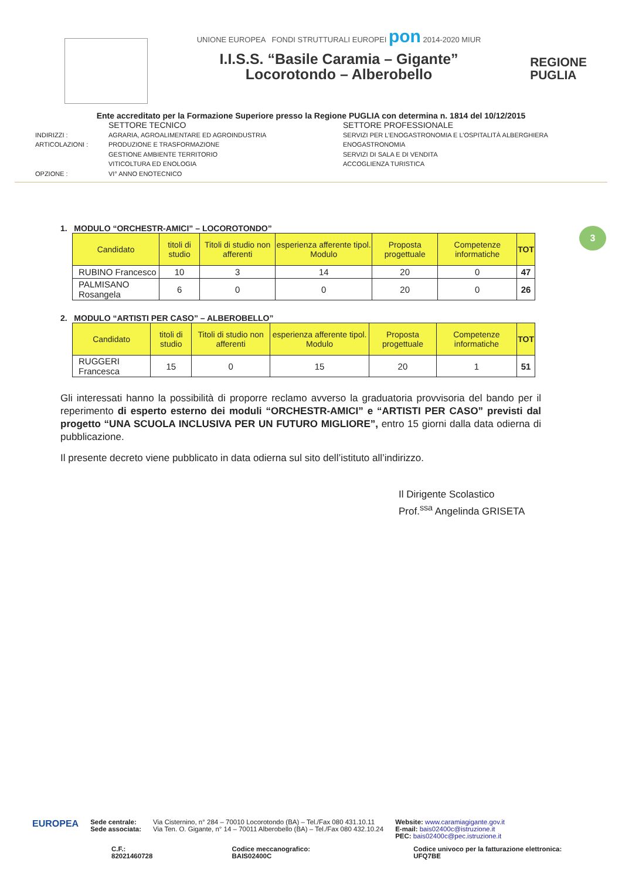UNIONE EUROPEA FONDI STRUTTURALI EUROPEI pon 2014-2020 MIUR
I.I.S.S. “Basile Caramia – Gigante”
Locorotondo – Alberobello
REGIONE
PUGLIA
Ente accreditato per la Formazione Superiore presso la Regione PUGLIA con determina n. 1814 del 10/12/2015
SETTORE TECNICO SETTORE PROFESSIONALE INDIRIZZI : AGRARIA, AGROALIMENTARE ED AGROINDUSTRIA SERVIZI PER L’ENOGASTRONOMIA E L’OSPITALITÀ ALBERGHIERA ARTICOLAZIONI : PRODUZIONE E TRASFORMAZIONE ENOGASTRONOMIA GESTIONE AMBIENTE TERRITORIO SERVIZI DI SALA E DI VENDITA VITICOLTURA ED ENOLOGIA ACCOGLIENZA TURISTICA OPZIONE : VI° ANNO ENOTECNICO
3
1. MODULO “ORCHESTR-AMICI” – LOCOROTONDO”
| Candidato | titoli di studio | Titoli di studio non afferenti | esperienza afferente tipol. Modulo | Proposta progettuale | Competenze informatiche | TOT |
| --- | --- | --- | --- | --- | --- | --- |
| RUBINO Francesco | 10 | 3 | 14 | 20 | 0 | 47 |
| PALMISANO Rosangela | 6 | 0 | 0 | 20 | 0 | 26 |
2. MODULO “ARTISTI PER CASO” – ALBEROBELLO”
| Candidato | titoli di studio | Titoli di studio non afferenti | esperienza afferente tipol. Modulo | Proposta progettuale | Competenze informatiche | TOT |
| --- | --- | --- | --- | --- | --- | --- |
| RUGGERI Francesca | 15 | 0 | 15 | 20 | 1 | 51 |
Gli interessati hanno la possibilità di proporre reclamo avverso la graduatoria provvisoria del bando per il reperimento di esperto esterno dei moduli “ORCHESTR-AMICI” e “ARTISTI PER CASO” previsti dal progetto “UNA SCUOLA INCLUSIVA PER UN FUTURO MIGLIORE”, entro 15 giorni dalla data odierna di pubblicazione.
Il presente decreto viene pubblicato in data odierna sul sito dell’istituto all’indirizzo.
Il Dirigente Scolastico
Prof.<sup>ssa</sup> Angelinda GRISETA
EUROPEA
Sede centrale:
Sede associata:
Via Cisternino, n° 284 – 70010 Locorotondo (BA) – Tel./Fax 080 431.10.11
Via Ten. O. Gigante, n° 14 – 70011 Alberobello (BA) – Tel./Fax 080 432.10.24
Website: www.caramiagigante.gov.it
E-mail: bais02400c@istruzione.it
PEC: bais02400c@pec.istruzione.it
C.F.: 82021460728 Codice meccanografico: BAIS02400C Codice univoco per la fatturazione elettronica: UFQ7BE